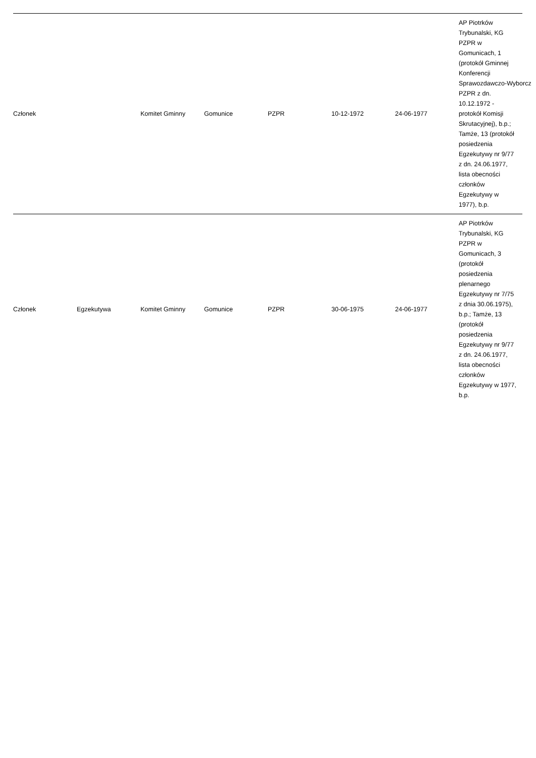| Członek | | Komitet Gminny | Gomunice | PZPR | 10-12-1972 | 24-06-1977 | AP Piotrków Trybunalski, KG PZPR w Gomunicach, 1 (protokół Gminnej Konferencji Sprawozdawczo-Wyborcz PZPR z dn. 10.12.1972 - protokół Komisji Skrutacyjnej), b.p.; Tamże, 13 (protokół posiedzenia Egzekutywy nr 9/77 z dn. 24.06.1977, lista obecności członków Egzekutywy w 1977), b.p. |
| Członek | Egzekutywa | Komitet Gminny | Gomunice | PZPR | 30-06-1975 | 24-06-1977 | AP Piotrków Trybunalski, KG PZPR w Gomunicach, 3 (protokół posiedzenia plenarnego Egzekutywy nr 7/75 z dnia 30.06.1975), b.p.; Tamże, 13 (protokół posiedzenia Egzekutywy nr 9/77 z dn. 24.06.1977, lista obecności członków Egzekutywy w 1977, b.p. |